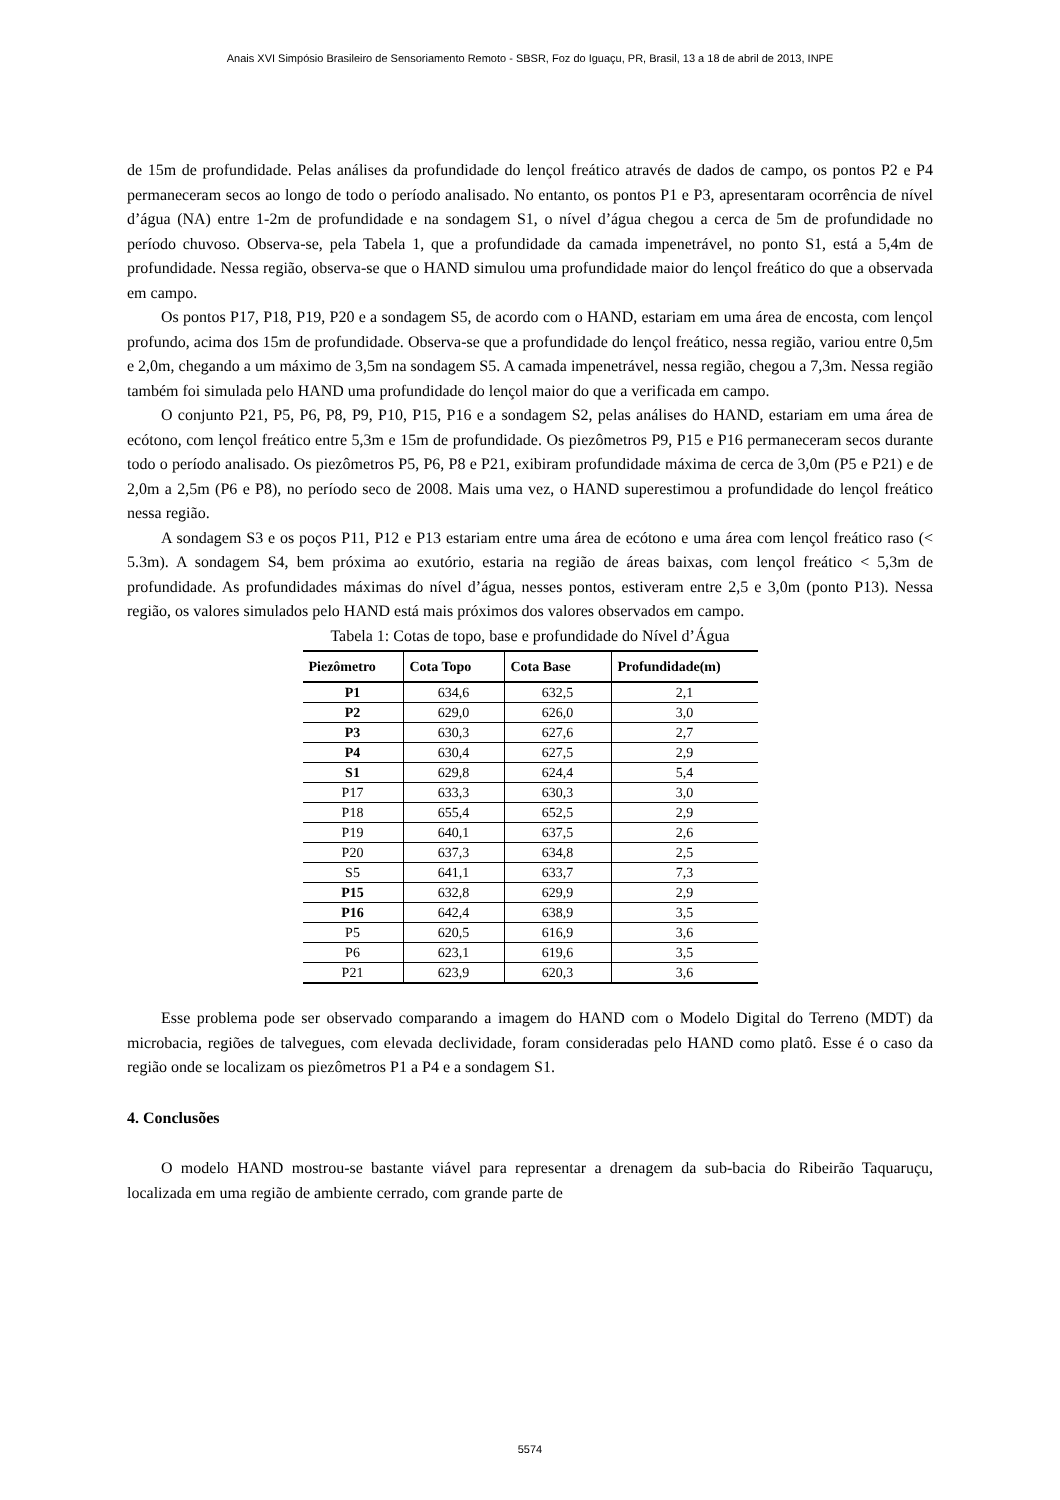Anais XVI Simpósio Brasileiro de Sensoriamento Remoto - SBSR, Foz do Iguaçu, PR, Brasil, 13 a 18 de abril de 2013, INPE
de 15m de profundidade. Pelas análises da profundidade do lençol freático através de dados de campo, os pontos P2 e P4 permaneceram secos ao longo de todo o período analisado. No entanto, os pontos P1 e P3, apresentaram ocorrência de nível d’água (NA) entre 1-2m de profundidade e na sondagem S1, o nível d’água chegou a cerca de 5m de profundidade no período chuvoso. Observa-se, pela Tabela 1, que a profundidade da camada impenetrável, no ponto S1, está a 5,4m de profundidade. Nessa região, observa-se que o HAND simulou uma profundidade maior do lençol freático do que a observada em campo.
Os pontos P17, P18, P19, P20 e a sondagem S5, de acordo com o HAND, estariam em uma área de encosta, com lençol profundo, acima dos 15m de profundidade. Observa-se que a profundidade do lençol freático, nessa região, variou entre 0,5m e 2,0m, chegando a um máximo de 3,5m na sondagem S5. A camada impenetrável, nessa região, chegou a 7,3m. Nessa região também foi simulada pelo HAND uma profundidade do lençol maior do que a verificada em campo.
O conjunto P21, P5, P6, P8, P9, P10, P15, P16 e a sondagem S2, pelas análises do HAND, estariam em uma área de ecótono, com lençol freático entre 5,3m e 15m de profundidade. Os piezômetros P9, P15 e P16 permaneceram secos durante todo o período analisado. Os piezômetros P5, P6, P8 e P21, exibiram profundidade máxima de cerca de 3,0m (P5 e P21) e de 2,0m a 2,5m (P6 e P8), no período seco de 2008. Mais uma vez, o HAND superestimou a profundidade do lençol freático nessa região.
A sondagem S3 e os poços P11, P12 e P13 estariam entre uma área de ecótono e uma área com lençol freático raso (< 5.3m). A sondagem S4, bem próxima ao exutório, estaria na região de áreas baixas, com lençol freático < 5,3m de profundidade. As profundidades máximas do nível d’água, nesses pontos, estiveram entre 2,5 e 3,0m (ponto P13). Nessa região, os valores simulados pelo HAND está mais próximos dos valores observados em campo.
Tabela 1: Cotas de topo, base e profundidade do Nível d’Água
| Piezômetro | Cota Topo | Cota Base | Profundidade(m) |
| --- | --- | --- | --- |
| P1 | 634,6 | 632,5 | 2,1 |
| P2 | 629,0 | 626,0 | 3,0 |
| P3 | 630,3 | 627,6 | 2,7 |
| P4 | 630,4 | 627,5 | 2,9 |
| S1 | 629,8 | 624,4 | 5,4 |
| P17 | 633,3 | 630,3 | 3,0 |
| P18 | 655,4 | 652,5 | 2,9 |
| P19 | 640,1 | 637,5 | 2,6 |
| P20 | 637,3 | 634,8 | 2,5 |
| S5 | 641,1 | 633,7 | 7,3 |
| P15 | 632,8 | 629,9 | 2,9 |
| P16 | 642,4 | 638,9 | 3,5 |
| P5 | 620,5 | 616,9 | 3,6 |
| P6 | 623,1 | 619,6 | 3,5 |
| P21 | 623,9 | 620,3 | 3,6 |
Esse problema pode ser observado comparando a imagem do HAND com o Modelo Digital do Terreno (MDT) da microbacia, regiões de talvegues, com elevada declividade, foram consideradas pelo HAND como platô. Esse é o caso da região onde se localizam os piezômetros P1 a P4 e a sondagem S1.
4. Conclusões
O modelo HAND mostrou-se bastante viável para representar a drenagem da sub-bacia do Ribeirão Taquaruçu, localizada em uma região de ambiente cerrado, com grande parte de
5574